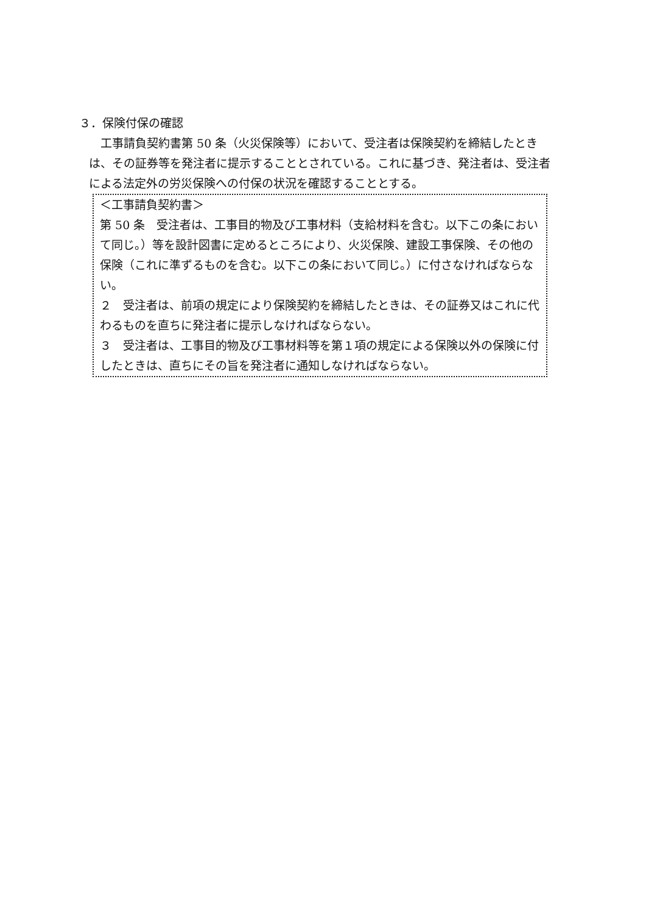３．保険付保の確認
工事請負契約書第 50 条（火災保険等）において、受注者は保険契約を締結したときは、その証券等を発注者に提示することとされている。これに基づき、発注者は、受注者による法定外の労災保険への付保の状況を確認することとする。
＜工事請負契約書＞
第 50 条　受注者は、工事目的物及び工事材料（支給材料を含む。以下この条において同じ。）等を設計図書に定めるところにより、火災保険、建設工事保険、その他の保険（これに準ずるものを含む。以下この条において同じ。）に付さなければならない。
２　受注者は、前項の規定により保険契約を締結したときは、その証券又はこれに代わるものを直ちに発注者に提示しなければならない。
３　受注者は、工事目的物及び工事材料等を第１項の規定による保険以外の保険に付したときは、直ちにその旨を発注者に通知しなければならない。